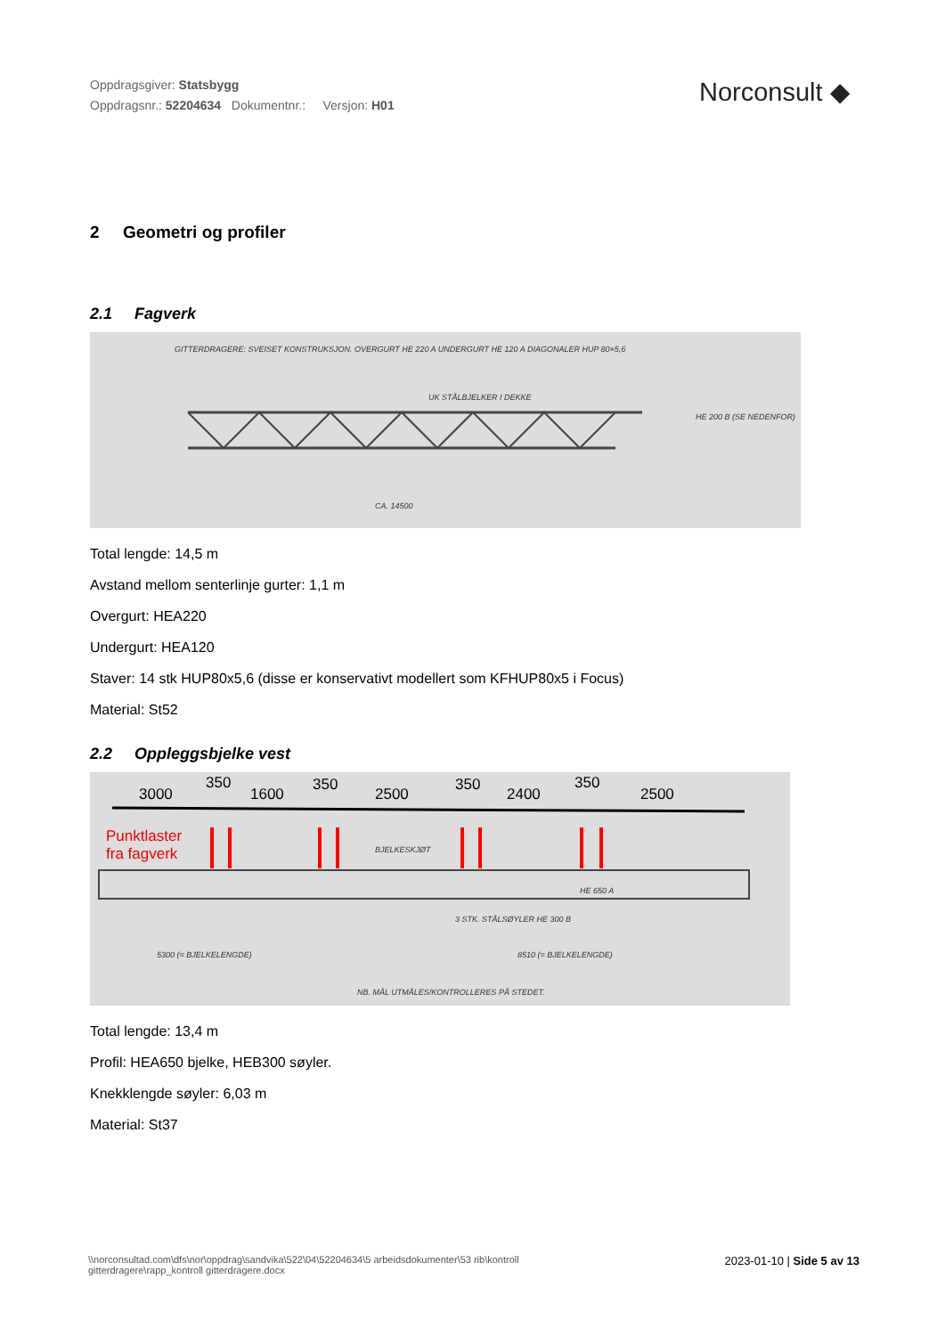Oppdragsgiver: Statsbygg
Oppdragsnr.: 52204634 Dokumentnr.: Versjon: H01
Norconsult ◆
2 Geometri og profiler
2.1 Fagverk
GITTERDRAGERE: SVEISET KONSTRUKSJON. OVERGURT HE 220 A UNDERGURT HE 120 A DIAGONALER HUP 80×5,6
UK STÅLBJELKER I DEKKE
HE 200 B (SE NEDENFOR)
CA. 14500
Total lengde: 14,5 m
Avstand mellom senterlinje gurter: 1,1 m
Overgurt: HEA220
Undergurt: HEA120
Staver: 14 stk HUP80x5,6 (disse er konservativt modellert som KFHUP80x5 i Focus)
Material: St52
2.2 Oppleggsbjelke vest
3000
350
1600
350
2500
350
2400
350
2500
Punktlaster
fra fagverk BJELKESKJØT
HE 650 A
3 STK. STÅLSØYLER HE 300 B
5300 (= BJELKELENGDE) 8510 (= BJELKELENGDE)
NB. MÅL UTMÅLES/KONTROLLERES PÅ STEDET.
Total lengde: 13,4 m
Profil: HEA650 bjelke, HEB300 søyler.
Knekklengde søyler: 6,03 m
Material: St37
\\norconsultad.com\dfs\nor\oppdrag\sandvika\522\04\52204634\5 arbeidsdokumenter\53 rib\kontroll
gitterdragere\rapp_kontroll gitterdragere.docx
2023-01-10 | Side 5 av 13